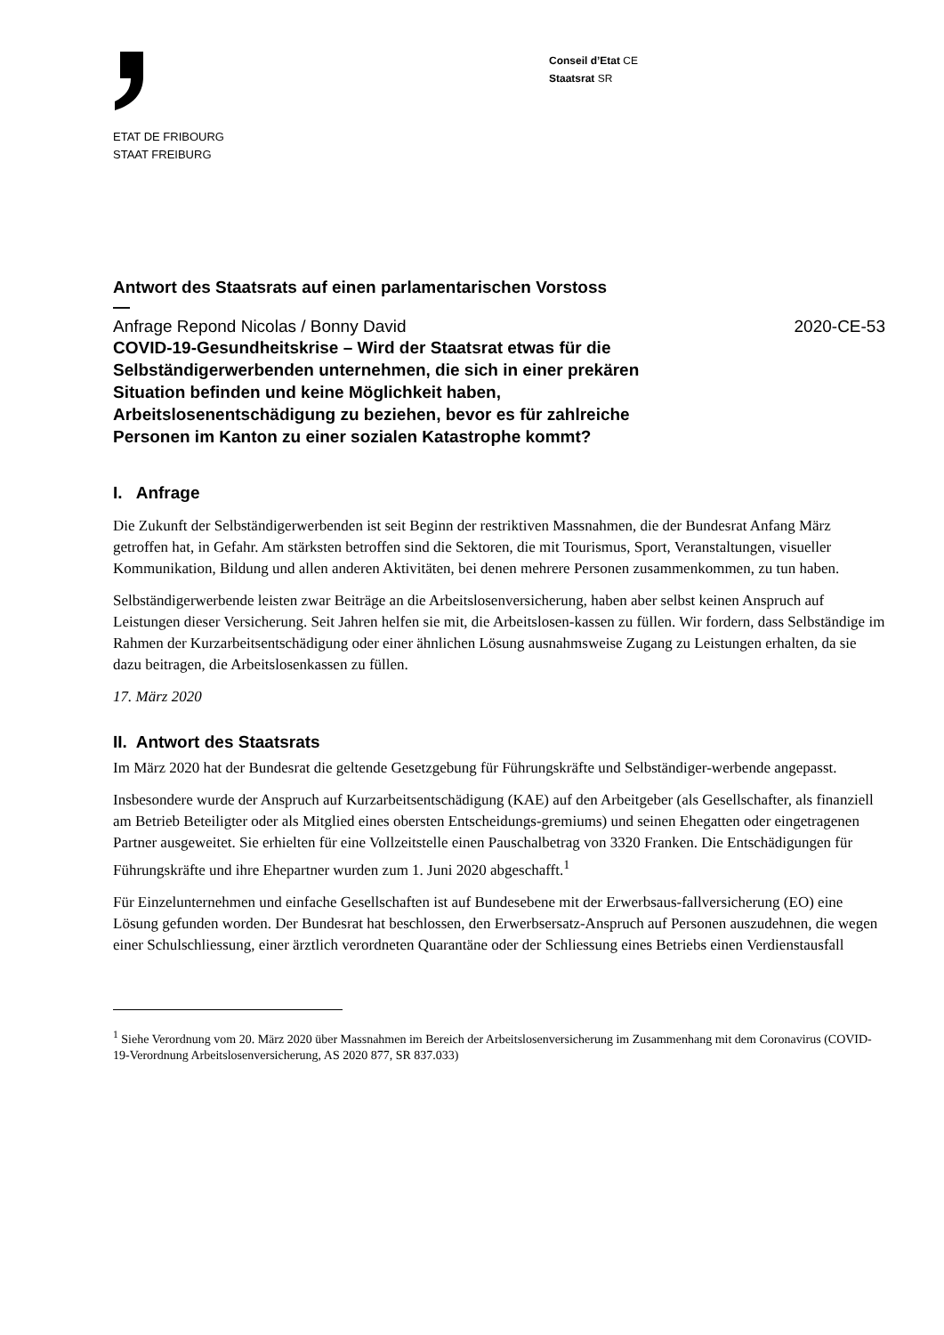ETAT DE FRIBOURG
STAAT FREIBURG
Conseil d’Etat CE
Staatsrat SR
Antwort des Staatsrats auf einen parlamentarischen Vorstoss
—
Anfrage Repond Nicolas / Bonny David 2020-CE-53
COVID-19-Gesundheitskrise – Wird der Staatsrat etwas für die Selbständigerwerbenden unternehmen, die sich in einer prekären Situation befinden und keine Möglichkeit haben, Arbeitslosenentschädigung zu beziehen, bevor es für zahlreiche Personen im Kanton zu einer sozialen Katastrophe kommt?
I. Anfrage
Die Zukunft der Selbständigerwerbenden ist seit Beginn der restriktiven Massnahmen, die der Bundesrat Anfang März getroffen hat, in Gefahr. Am stärksten betroffen sind die Sektoren, die mit Tourismus, Sport, Veranstaltungen, visueller Kommunikation, Bildung und allen anderen Aktivitäten, bei denen mehrere Personen zusammenkommen, zu tun haben.
Selbständigerwerbende leisten zwar Beiträge an die Arbeitslosenversicherung, haben aber selbst keinen Anspruch auf Leistungen dieser Versicherung. Seit Jahren helfen sie mit, die Arbeitslosen-kassen zu füllen. Wir fordern, dass Selbständige im Rahmen der Kurzarbeitsentschädigung oder einer ähnlichen Lösung ausnahmsweise Zugang zu Leistungen erhalten, da sie dazu beitragen, die Arbeitslosenkassen zu füllen.
17. März 2020
II. Antwort des Staatsrats
Im März 2020 hat der Bundesrat die geltende Gesetzgebung für Führungskräfte und Selbständiger-werbende angepasst.
Insbesondere wurde der Anspruch auf Kurzarbeitsentschädigung (KAE) auf den Arbeitgeber (als Gesellschafter, als finanziell am Betrieb Beteiligter oder als Mitglied eines obersten Entscheidungs-gremiums) und seinen Ehegatten oder eingetragenen Partner ausgeweitet. Sie erhielten für eine Vollzeitstelle einen Pauschalbetrag von 3320 Franken. Die Entschädigungen für Führungskräfte und ihre Ehepartner wurden zum 1. Juni 2020 abgeschafft.<sup>1</sup>
Für Einzelunternehmen und einfache Gesellschaften ist auf Bundesebene mit der Erwerbsaus-fallversicherung (EO) eine Lösung gefunden worden. Der Bundesrat hat beschlossen, den Erwerbsersatz-Anspruch auf Personen auszudehnen, die wegen einer Schulschliessung, einer ärztlich verordneten Quarantäne oder der Schliessung eines Betriebs einen Verdienstausfall
<sup>1</sup> Siehe Verordnung vom 20. März 2020 über Massnahmen im Bereich der Arbeitslosenversicherung im Zusammenhang mit dem Coronavirus (COVID-19-Verordnung Arbeitslosenversicherung, AS 2020 877, SR 837.033)